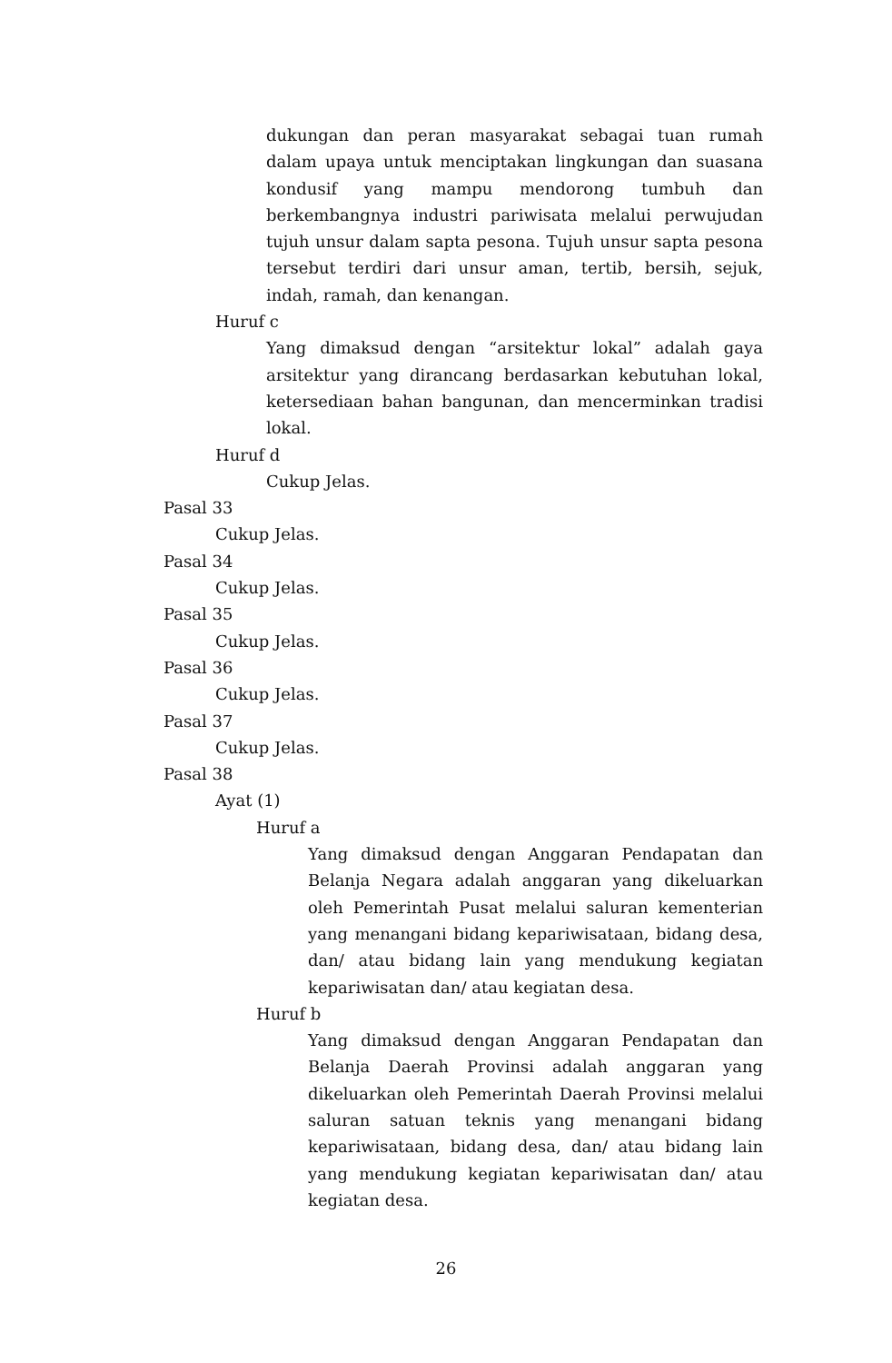dukungan dan peran masyarakat sebagai tuan rumah dalam upaya untuk menciptakan lingkungan dan suasana kondusif yang mampu mendorong tumbuh dan berkembangnya industri pariwisata melalui perwujudan tujuh unsur dalam sapta pesona. Tujuh unsur sapta pesona tersebut terdiri dari unsur aman, tertib, bersih, sejuk, indah, ramah, dan kenangan.
Huruf c
Yang dimaksud dengan “arsitektur lokal” adalah gaya arsitektur yang dirancang berdasarkan kebutuhan lokal, ketersediaan bahan bangunan, dan mencerminkan tradisi lokal.
Huruf d
Cukup Jelas.
Pasal 33
Cukup Jelas.
Pasal 34
Cukup Jelas.
Pasal 35
Cukup Jelas.
Pasal 36
Cukup Jelas.
Pasal 37
Cukup Jelas.
Pasal 38
Ayat (1)
Huruf a
Yang dimaksud dengan Anggaran Pendapatan dan Belanja Negara adalah anggaran yang dikeluarkan oleh Pemerintah Pusat melalui saluran kementerian yang menangani bidang kepariwisataan, bidang desa, dan/ atau bidang lain yang mendukung kegiatan kepariwisatan dan/ atau kegiatan desa.
Huruf b
Yang dimaksud dengan Anggaran Pendapatan dan Belanja Daerah Provinsi adalah anggaran yang dikeluarkan oleh Pemerintah Daerah Provinsi melalui saluran satuan teknis yang menangani bidang kepariwisataan, bidang desa, dan/ atau bidang lain yang mendukung kegiatan kepariwisatan dan/ atau kegiatan desa.
26